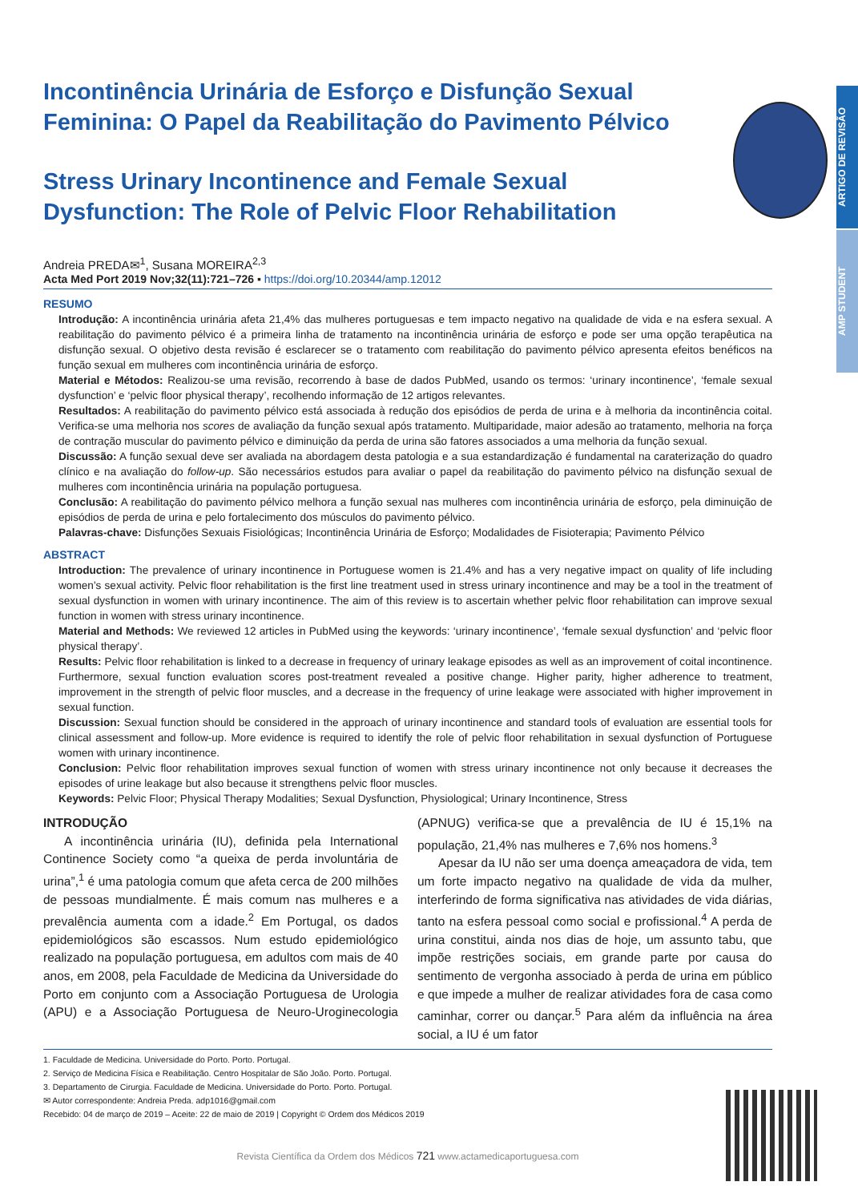ARTIGO DE REVISÃO
AMP STUDENT
Incontinência Urinária de Esforço e Disfunção Sexual Feminina: O Papel da Reabilitação do Pavimento Pélvico
Stress Urinary Incontinence and Female Sexual Dysfunction: The Role of Pelvic Floor Rehabilitation
Andreia PREDA✉<sup>1</sup>, Susana MOREIRA<sup>2,3</sup>
Acta Med Port 2019 Nov;32(11):721–726 ▪ https://doi.org/10.20344/amp.12012
RESUMO
Introdução: A incontinência urinária afeta 21,4% das mulheres portuguesas e tem impacto negativo na qualidade de vida e na esfera sexual. A reabilitação do pavimento pélvico é a primeira linha de tratamento na incontinência urinária de esforço e pode ser uma opção terapêutica na disfunção sexual. O objetivo desta revisão é esclarecer se o tratamento com reabilitação do pavimento pélvico apresenta efeitos benéficos na função sexual em mulheres com incontinência urinária de esforço.
Material e Métodos: Realizou-se uma revisão, recorrendo à base de dados PubMed, usando os termos: ‘urinary incontinence’, ‘female sexual dysfunction’ e ‘pelvic floor physical therapy’, recolhendo informação de 12 artigos relevantes.
Resultados: A reabilitação do pavimento pélvico está associada à redução dos episódios de perda de urina e à melhoria da incontinência coital. Verifica-se uma melhoria nos scores de avaliação da função sexual após tratamento. Multiparidade, maior adesão ao tratamento, melhoria na força de contração muscular do pavimento pélvico e diminuição da perda de urina são fatores associados a uma melhoria da função sexual.
Discussão: A função sexual deve ser avaliada na abordagem desta patologia e a sua estandardização é fundamental na caraterização do quadro clínico e na avaliação do follow-up. São necessários estudos para avaliar o papel da reabilitação do pavimento pélvico na disfunção sexual de mulheres com incontinência urinária na população portuguesa.
Conclusão: A reabilitação do pavimento pélvico melhora a função sexual nas mulheres com incontinência urinária de esforço, pela diminuição de episódios de perda de urina e pelo fortalecimento dos músculos do pavimento pélvico.
Palavras-chave: Disfunções Sexuais Fisiológicas; Incontinência Urinária de Esforço; Modalidades de Fisioterapia; Pavimento Pélvico
ABSTRACT
Introduction: The prevalence of urinary incontinence in Portuguese women is 21.4% and has a very negative impact on quality of life including women’s sexual activity. Pelvic floor rehabilitation is the first line treatment used in stress urinary incontinence and may be a tool in the treatment of sexual dysfunction in women with urinary incontinence. The aim of this review is to ascertain whether pelvic floor rehabilitation can improve sexual function in women with stress urinary incontinence.
Material and Methods: We reviewed 12 articles in PubMed using the keywords: ‘urinary incontinence’, ‘female sexual dysfunction’ and ‘pelvic floor physical therapy’.
Results: Pelvic floor rehabilitation is linked to a decrease in frequency of urinary leakage episodes as well as an improvement of coital incontinence. Furthermore, sexual function evaluation scores post-treatment revealed a positive change. Higher parity, higher adherence to treatment, improvement in the strength of pelvic floor muscles, and a decrease in the frequency of urine leakage were associated with higher improvement in sexual function.
Discussion: Sexual function should be considered in the approach of urinary incontinence and standard tools of evaluation are essential tools for clinical assessment and follow-up. More evidence is required to identify the role of pelvic floor rehabilitation in sexual dysfunction of Portuguese women with urinary incontinence.
Conclusion: Pelvic floor rehabilitation improves sexual function of women with stress urinary incontinence not only because it decreases the episodes of urine leakage but also because it strengthens pelvic floor muscles.
Keywords: Pelvic Floor; Physical Therapy Modalities; Sexual Dysfunction, Physiological; Urinary Incontinence, Stress
INTRODUÇÃO
A incontinência urinária (IU), definida pela International Continence Society como “a queixa de perda involuntária de urina”,<sup>1</sup> é uma patologia comum que afeta cerca de 200 milhões de pessoas mundialmente. É mais comum nas mulheres e a prevalência aumenta com a idade.<sup>2</sup> Em Portugal, os dados epidemiológicos são escassos. Num estudo epidemiológico realizado na população portuguesa, em adultos com mais de 40 anos, em 2008, pela Faculdade de Medicina da Universidade do Porto em conjunto com a Associação Portuguesa de Urologia (APU) e a Associação Portuguesa de Neuro-Uroginecologia (APNUG) verifica-se que a prevalência de IU é 15,1% na população, 21,4% nas mulheres e 7,6% nos homens.<sup>3</sup>
Apesar da IU não ser uma doença ameaçadora de vida, tem um forte impacto negativo na qualidade de vida da mulher, interferindo de forma significativa nas atividades de vida diárias, tanto na esfera pessoal como social e profissional.<sup>4</sup> A perda de urina constitui, ainda nos dias de hoje, um assunto tabu, que impõe restrições sociais, em grande parte por causa do sentimento de vergonha associado à perda de urina em público e que impede a mulher de realizar atividades fora de casa como caminhar, correr ou dançar.<sup>5</sup> Para além da influência na área social, a IU é um fator
1. Faculdade de Medicina. Universidade do Porto. Porto. Portugal.
2. Serviço de Medicina Física e Reabilitação. Centro Hospitalar de São João. Porto. Portugal.
3. Departamento de Cirurgia. Faculdade de Medicina. Universidade do Porto. Porto. Portugal.
✉ Autor correspondente: Andreia Preda. adp1016@gmail.com
Recebido: 04 de março de 2019 – Aceite: 22 de maio de 2019 | Copyright © Ordem dos Médicos 2019
Revista Científica da Ordem dos Médicos 721 www.actamedicaportuguesa.com